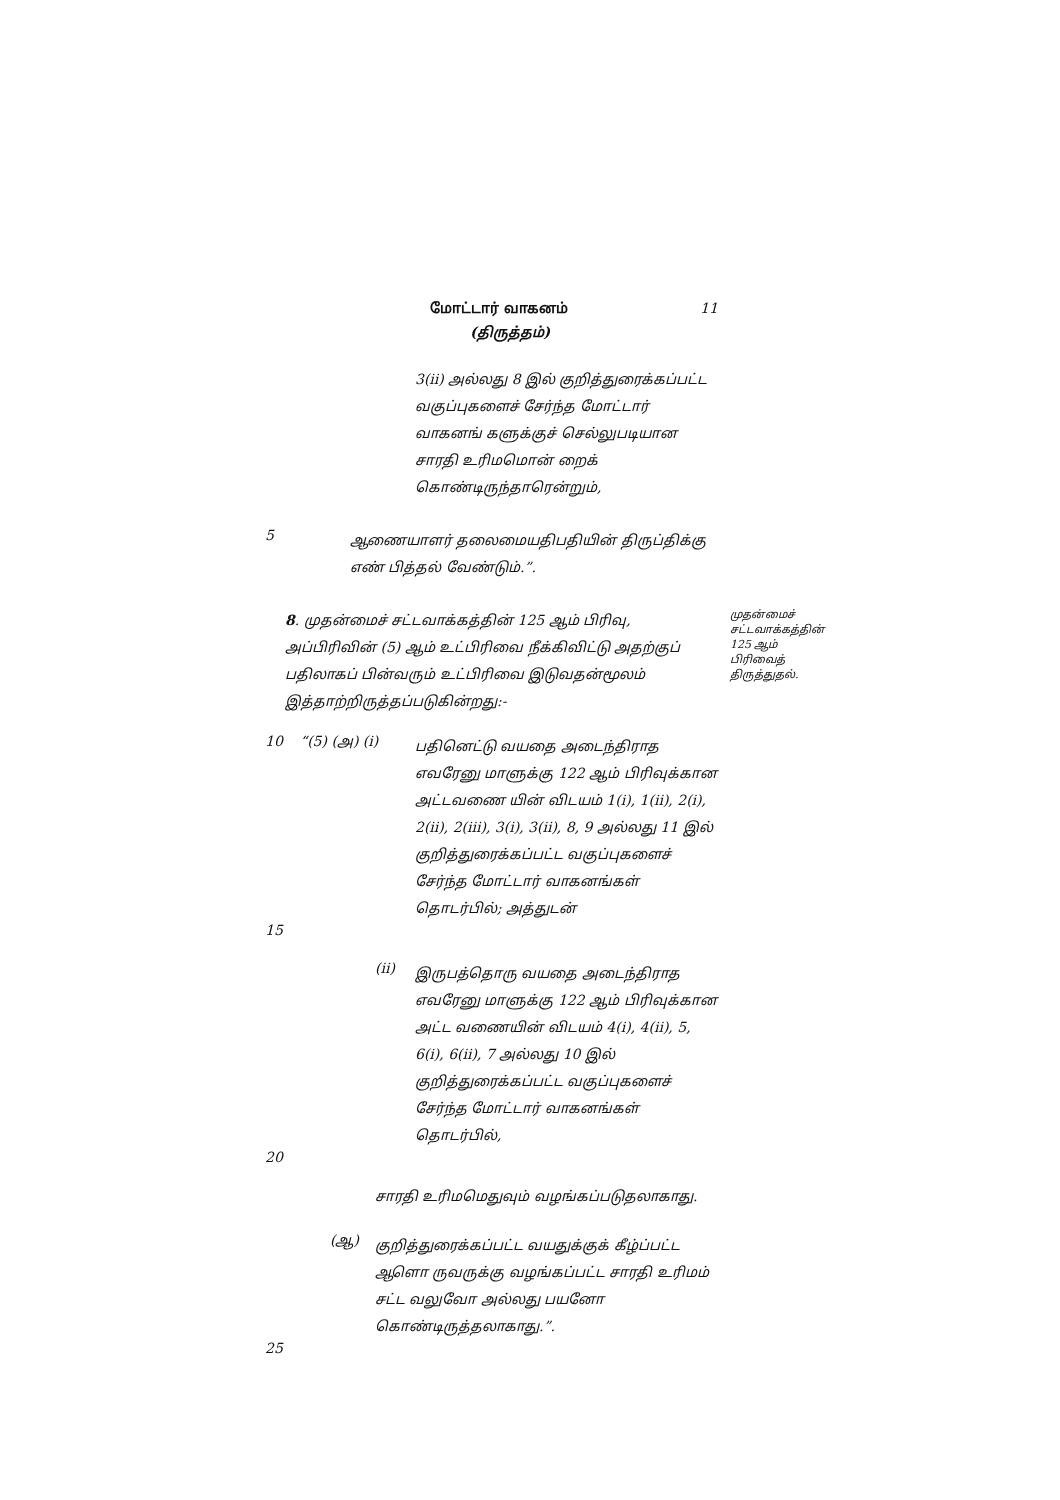மோட்டார் வாகனம் 11
(திருத்தம்)
3(ii) அல்லது 8 இல் குறித்துரைக்கப்பட்ட வகுப்புகளைச் சேர்ந்த மோட்டார் வாகனங் களுக்குச் செல்லுபடியான சாரதி உரிமமொன் றைக் கொண்டிருந்தாரென்றும்,
5
ஆணையாளர் தலைமையதிபதியின் திருப்திக்கு எண் பித்தல் வேண்டும்.”.
8. முதன்மைச் சட்டவாக்கத்தின் 125 ஆம் பிரிவு, அப்பிரிவின் (5) ஆம் உட்பிரிவை நீக்கிவிட்டு அதற்குப் பதிலாகப் பின்வரும் உட்பிரிவை இடுவதன்மூலம் இத்தாற்றிருத்தப்படுகின்றது:-
முதன்மைச் சட்டவாக்கத்தின் 125 ஆம் பிரிவைத் திருத்துதல்.
10 “(5) (அ) (i)
பதினெட்டு வயதை அடைந்திராத எவரேனு மாளுக்கு 122 ஆம் பிரிவுக்கான அட்டவணை யின் விடயம் 1(i), 1(ii), 2(i), 2(ii), 2(iii), 3(i), 3(ii), 8, 9 அல்லது 11 இல் குறித்துரைக்கப்பட்ட வகுப்புகளைச் சேர்ந்த மோட்டார் வாகனங்கள் தொடர்பில்; அத்துடன்
15
(ii)
இருபத்தொரு வயதை அடைந்திராத எவரேனு மாளுக்கு 122 ஆம் பிரிவுக்கான அட்ட வணையின் விடயம் 4(i), 4(ii), 5, 6(i), 6(ii), 7 அல்லது 10 இல் குறித்துரைக்கப்பட்ட வகுப்புகளைச் சேர்ந்த மோட்டார் வாகனங்கள் தொடர்பில்,
20
சாரதி உரிமமெதுவும் வழங்கப்படுதலாகாது.
(ஆ)
குறித்துரைக்கப்பட்ட வயதுக்குக் கீழ்ப்பட்ட ஆளொ ருவருக்கு வழங்கப்பட்ட சாரதி உரிமம் சட்ட வலுவோ அல்லது பயனோ கொண்டிருத்தலாகாது.”.
25